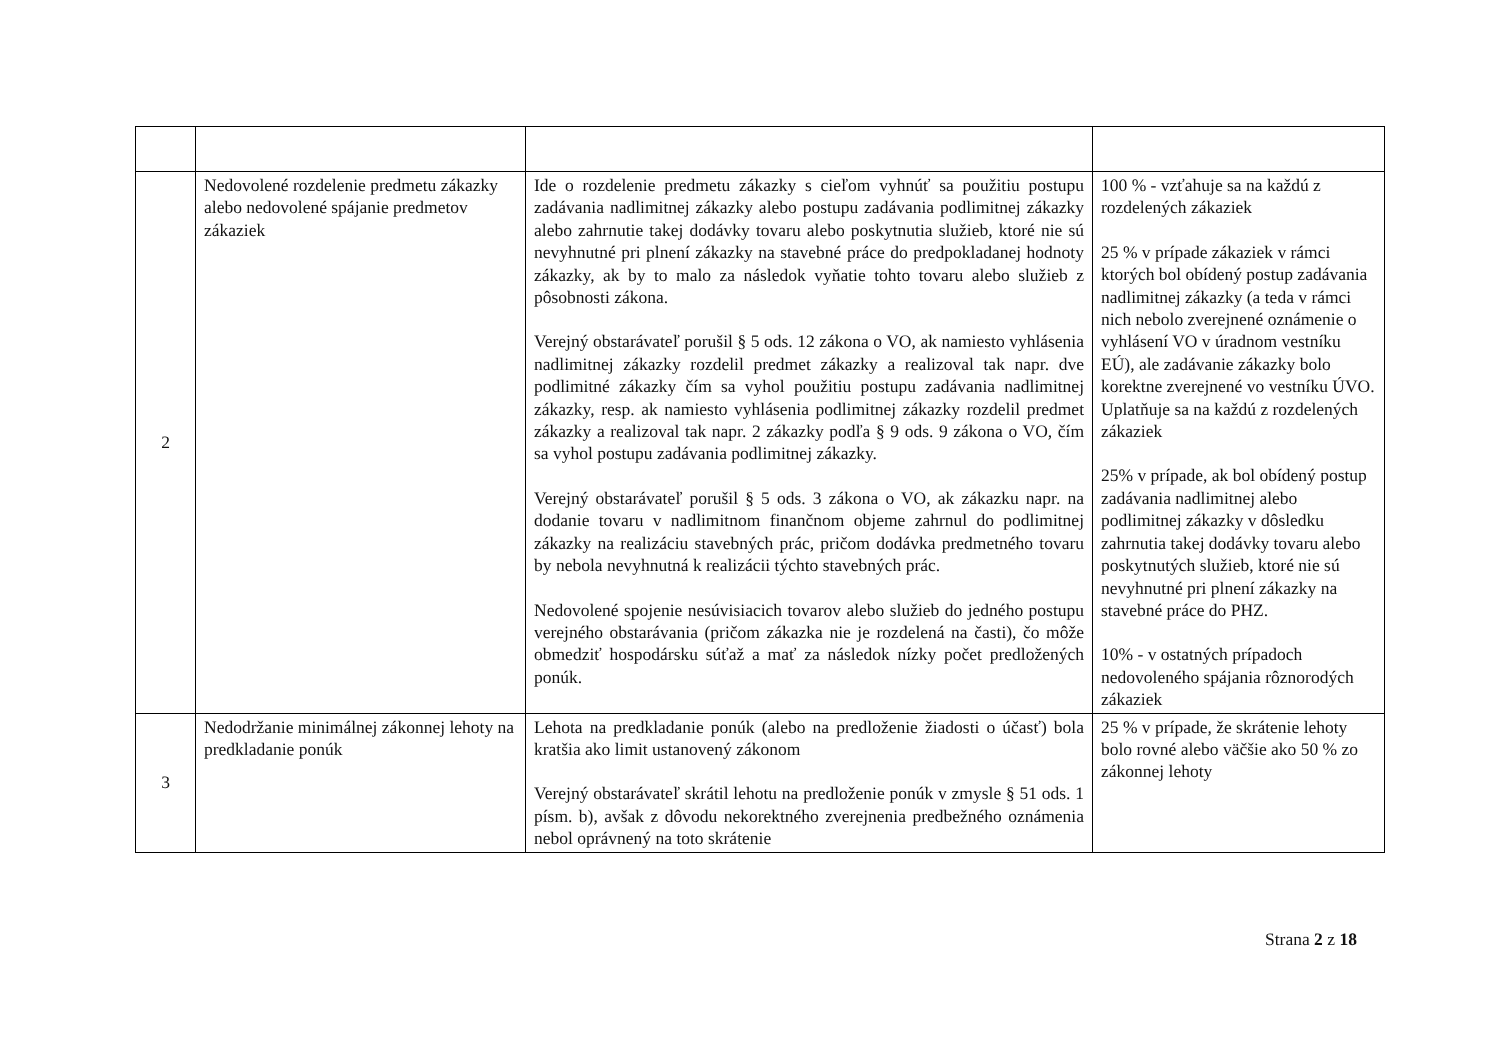| 2 | Nedovolené rozdelenie predmetu zákazky alebo nedovolené spájanie predmetov zákaziek | Ide o rozdelenie predmetu zákazky s cieľom vyhnúť sa použitiu postupu zadávania nadlimitnej zákazky alebo postupu zadávania podlimitnej zákazky alebo zahrnutie takej dodávky tovaru alebo poskytnutia služieb, ktoré nie sú nevyhnutné pri plnení zákazky na stavebné práce do predpokladanej hodnoty zákazky, ak by to malo za následok vyňatie tohto tovaru alebo služieb z pôsobnosti zákona. Verejný obstarávateľ porušil § 5 ods. 12 zákona o VO, ak namiesto vyhlásenia nadlimitnej zákazky rozdelil predmet zákazky a realizoval tak napr. dve podlimitné zákazky čím sa vyhol použitiu postupu zadávania nadlimitnej zákazky, resp. ak namiesto vyhlásenia podlimitnej zákazky rozdelil predmet zákazky a realizoval tak napr. 2 zákazky podľa § 9 ods. 9 zákona o VO, čím sa vyhol postupu zadávania podlimitnej zákazky. Verejný obstarávateľ porušil § 5 ods. 3 zákona o VO, ak zákazku napr. na dodanie tovaru v nadlimitnom finančnom objeme zahrnul do podlimitnej zákazky na realizáciu stavebných prác, pričom dodávka predmetného tovaru by nebola nevyhnutná k realizácii týchto stavebných prác. Nedovolené spojenie nesúvisiacich tovarov alebo služieb do jedného postupu verejného obstarávania (pričom zákazka nie je rozdelená na časti), čo môže obmedziť hospodársku súťaž a mať za následok nízky počet predložených ponúk. | 100 % - vzťahuje sa na každú z rozdelených zákaziek 25 % v prípade zákaziek v rámci ktorých bol obídený postup zadávania nadlimitnej zákazky (a teda v rámci nich nebolo zverejnené oznámenie o vyhlásení VO v úradnom vestníku EÚ), ale zadávanie zákazky bolo korektne zverejnené vo vestníku ÚVO. Uplatňuje sa na každú z rozdelených zákaziek 25% v prípade, ak bol obídený postup zadávania nadlimitnej alebo podlimitnej zákazky v dôsledku zahrnutia takej dodávky tovaru alebo poskytnutých služieb, ktoré nie sú nevyhnutné pri plnení zákazky na stavebné práce do PHZ. 10% - v ostatných prípadoch nedovoleného spájania rôznorodých zákaziek |
| 3 | Nedodržanie minimálnej zákonnej lehoty na predkladanie ponúk | Lehota na predkladanie ponúk (alebo na predloženie žiadosti o účasť) bola kratšia ako limit ustanovený zákonom Verejný obstarávateľ skrátil lehotu na predloženie ponúk v zmysle § 51 ods. 1 písm. b), avšak z dôvodu nekorektného zverejnenia predbežného oznámenia nebol oprávnený na toto skrátenie | 25 % v prípade, že skrátenie lehoty bolo rovné alebo väčšie ako 50 % zo zákonnej lehoty |
Strana 2 z 18